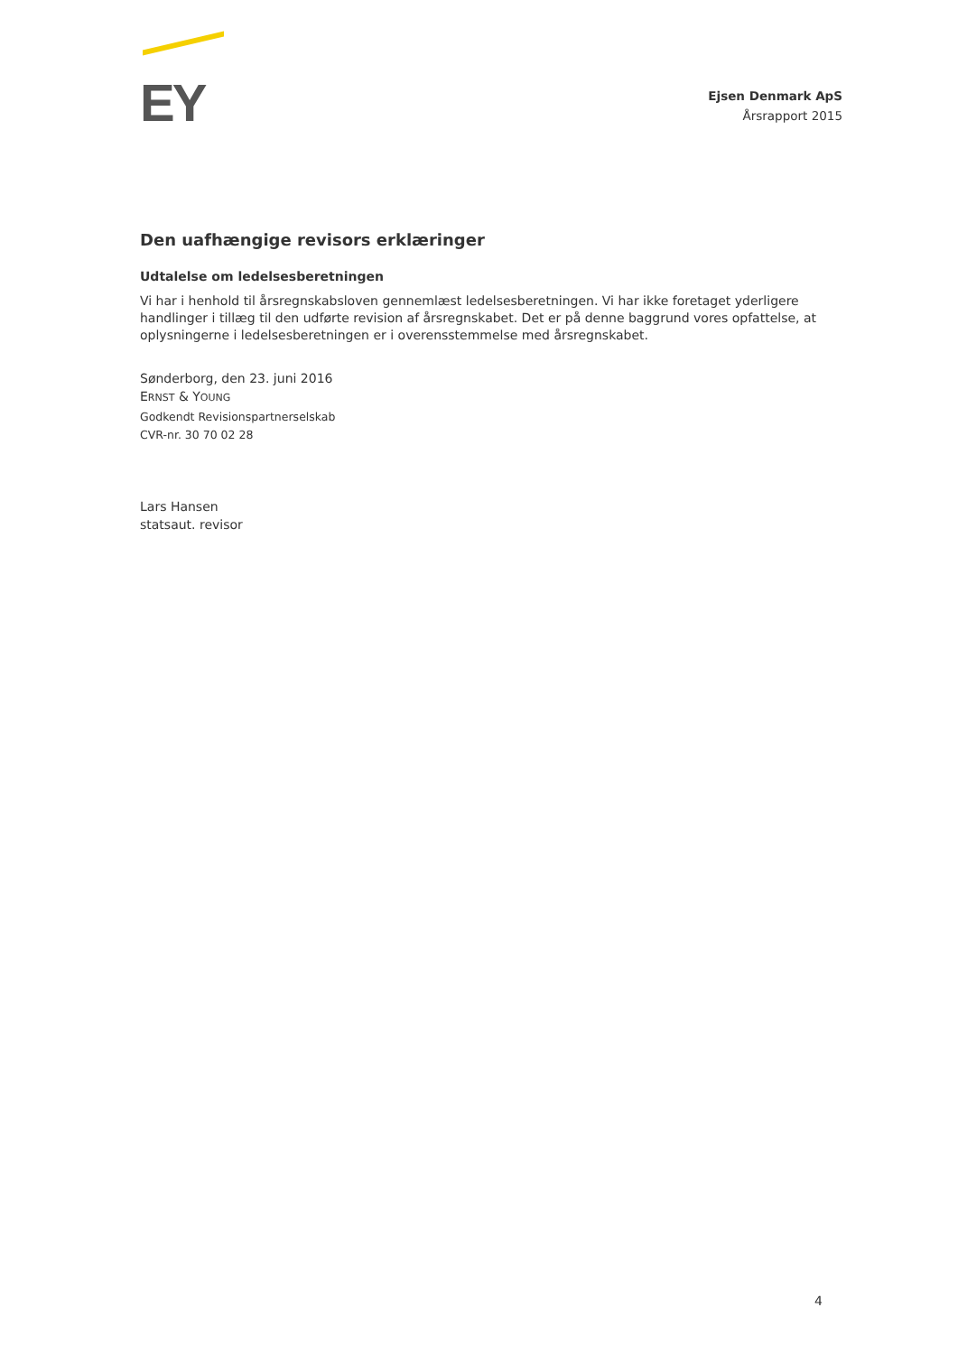EY
Ejsen Denmark ApS
Årsrapport 2015
Den uafhængige revisors erklæringer
Udtalelse om ledelsesberetningen
Vi har i henhold til årsregnskabsloven gennemlæst ledelsesberetningen. Vi har ikke foretaget yderligere handlinger i tillæg til den udførte revision af årsregnskabet. Det er på denne baggrund vores opfattelse, at oplysningerne i ledelsesberetningen er i overensstemmelse med årsregnskabet.
Sønderborg, den 23. juni 2016
ERNST & YOUNG
Godkendt Revisionspartnerselskab
CVR-nr. 30 70 02 28
Lars Hansen
statsaut. revisor
4